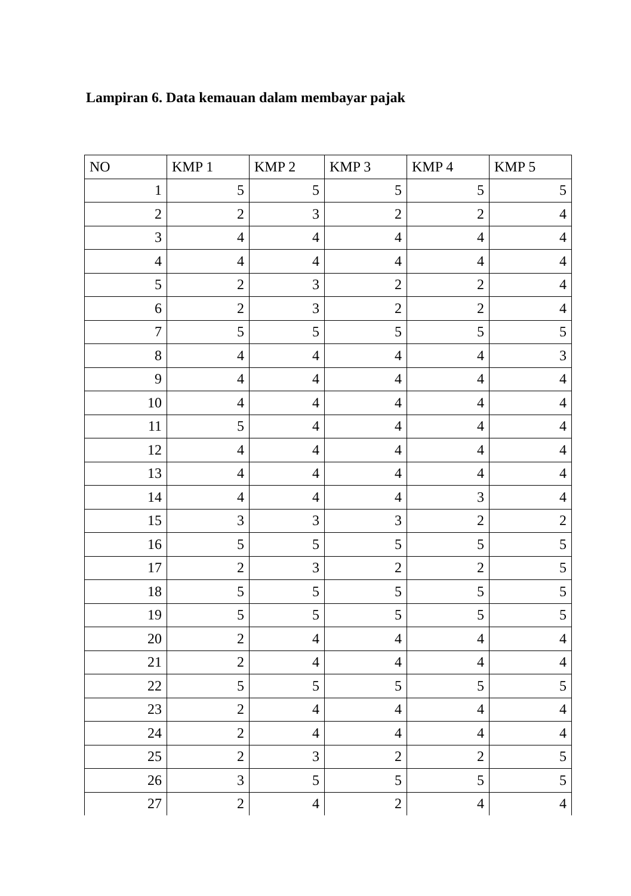Lampiran 6. Data kemauan dalam membayar pajak
| NO | KMP 1 | KMP 2 | KMP 3 | KMP 4 | KMP 5 |
| --- | --- | --- | --- | --- | --- |
| 1 | 5 | 5 | 5 | 5 | 5 |
| 2 | 2 | 3 | 2 | 2 | 4 |
| 3 | 4 | 4 | 4 | 4 | 4 |
| 4 | 4 | 4 | 4 | 4 | 4 |
| 5 | 2 | 3 | 2 | 2 | 4 |
| 6 | 2 | 3 | 2 | 2 | 4 |
| 7 | 5 | 5 | 5 | 5 | 5 |
| 8 | 4 | 4 | 4 | 4 | 3 |
| 9 | 4 | 4 | 4 | 4 | 4 |
| 10 | 4 | 4 | 4 | 4 | 4 |
| 11 | 5 | 4 | 4 | 4 | 4 |
| 12 | 4 | 4 | 4 | 4 | 4 |
| 13 | 4 | 4 | 4 | 4 | 4 |
| 14 | 4 | 4 | 4 | 3 | 4 |
| 15 | 3 | 3 | 3 | 2 | 2 |
| 16 | 5 | 5 | 5 | 5 | 5 |
| 17 | 2 | 3 | 2 | 2 | 5 |
| 18 | 5 | 5 | 5 | 5 | 5 |
| 19 | 5 | 5 | 5 | 5 | 5 |
| 20 | 2 | 4 | 4 | 4 | 4 |
| 21 | 2 | 4 | 4 | 4 | 4 |
| 22 | 5 | 5 | 5 | 5 | 5 |
| 23 | 2 | 4 | 4 | 4 | 4 |
| 24 | 2 | 4 | 4 | 4 | 4 |
| 25 | 2 | 3 | 2 | 2 | 5 |
| 26 | 3 | 5 | 5 | 5 | 5 |
| 27 | 2 | 4 | 2 | 4 | 4 |